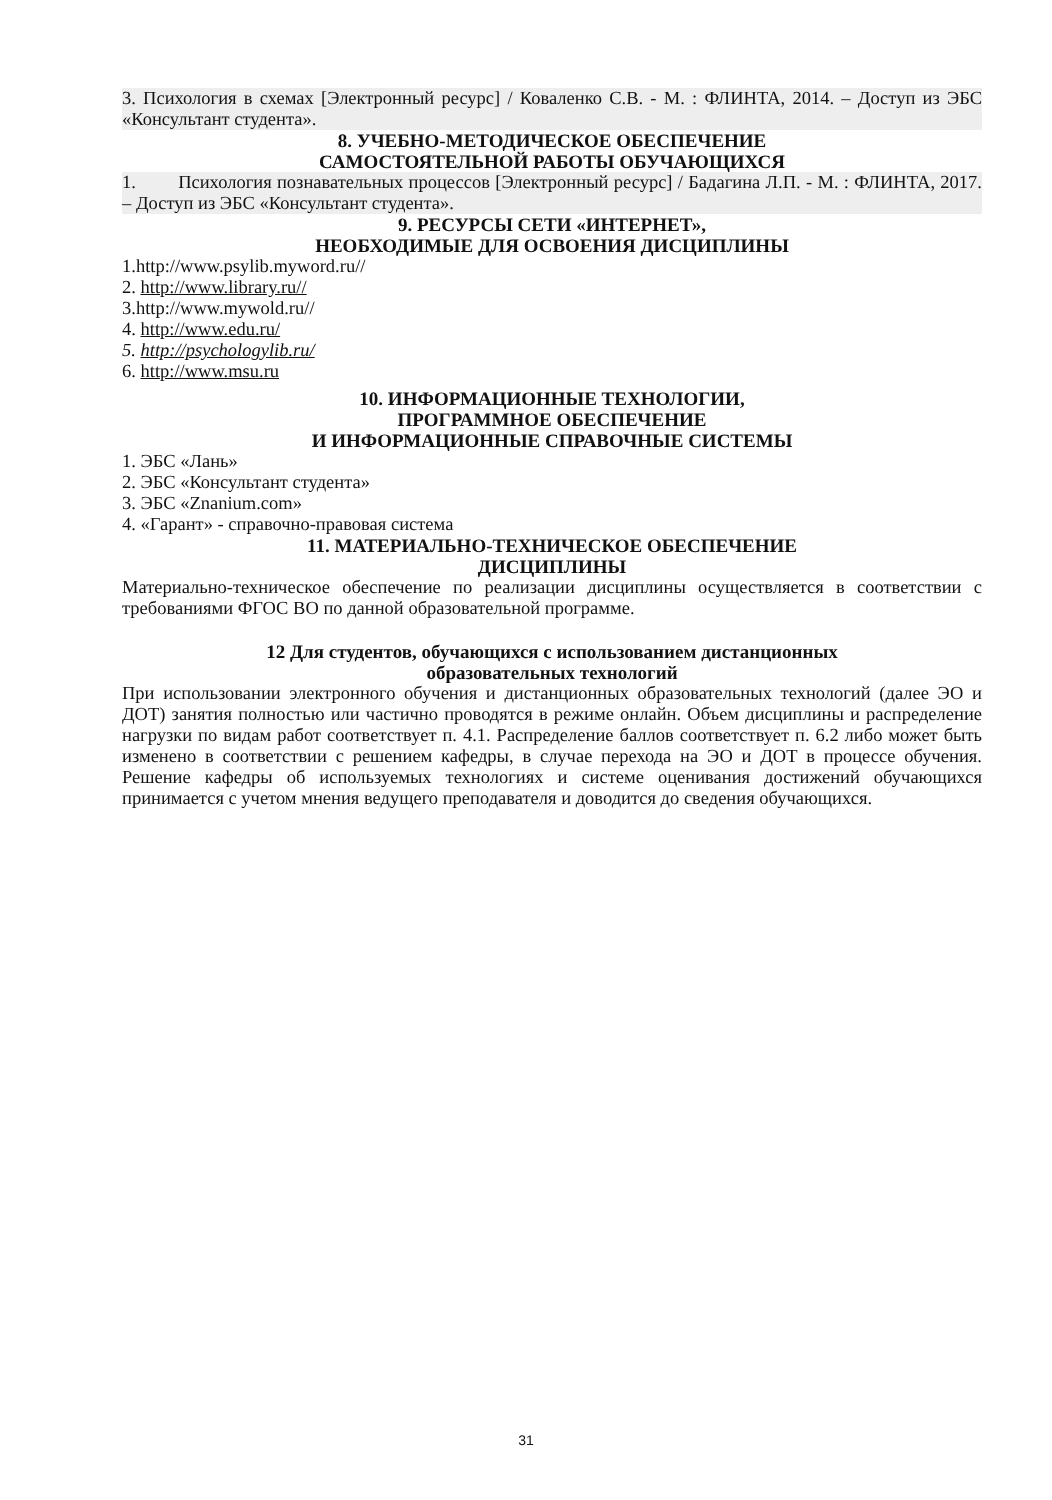3. Психология в схемах [Электронный ресурс] / Коваленко С.В. - М. : ФЛИНТА, 2014. – Доступ из ЭБС «Консультант студента».
8. УЧЕБНО-МЕТОДИЧЕСКОЕ ОБЕСПЕЧЕНИЕ
САМОСТОЯТЕЛЬНОЙ РАБОТЫ ОБУЧАЮЩИХСЯ
1. Психология познавательных процессов [Электронный ресурс] / Бадагина Л.П. - М. : ФЛИНТА, 2017. – Доступ из ЭБС «Консультант студента».
9. РЕСУРСЫ СЕТИ «ИНТЕРНЕТ»,
НЕОБХОДИМЫЕ ДЛЯ ОСВОЕНИЯ ДИСЦИПЛИНЫ
1.http://www.psylib.myword.ru//
2. http://www.library.ru//
3.http://www.mywold.ru//
4. http://www.edu.ru/
5. http://psychologylib.ru/
6. http://www.msu.ru
10. ИНФОРМАЦИОННЫЕ ТЕХНОЛОГИИ,
ПРОГРАММНОЕ ОБЕСПЕЧЕНИЕ
И ИНФОРМАЦИОННЫЕ СПРАВОЧНЫЕ СИСТЕМЫ
1. ЭБС «Лань»
2. ЭБС «Консультант студента»
3. ЭБС «Znanium.com»
4. «Гарант» - справочно-правовая система
11. МАТЕРИАЛЬНО-ТЕХНИЧЕСКОЕ ОБЕСПЕЧЕНИЕ
ДИСЦИПЛИНЫ
Материально-техническое обеспечение по реализации дисциплины осуществляется в соответствии с требованиями ФГОС ВО по данной образовательной программе.
12 Для студентов, обучающихся с использованием дистанционных
образовательных технологий
При использовании электронного обучения и дистанционных образовательных технологий (далее ЭО и ДОТ) занятия полностью или частично проводятся в режиме онлайн. Объем дисциплины и распределение нагрузки по видам работ соответствует п. 4.1. Распределение баллов соответствует п. 6.2 либо может быть изменено в соответствии с решением кафедры, в случае перехода на ЭО и ДОТ в процессе обучения. Решение кафедры об используемых технологиях и системе оценивания достижений обучающихся принимается с учетом мнения ведущего преподавателя и доводится до сведения обучающихся.
31